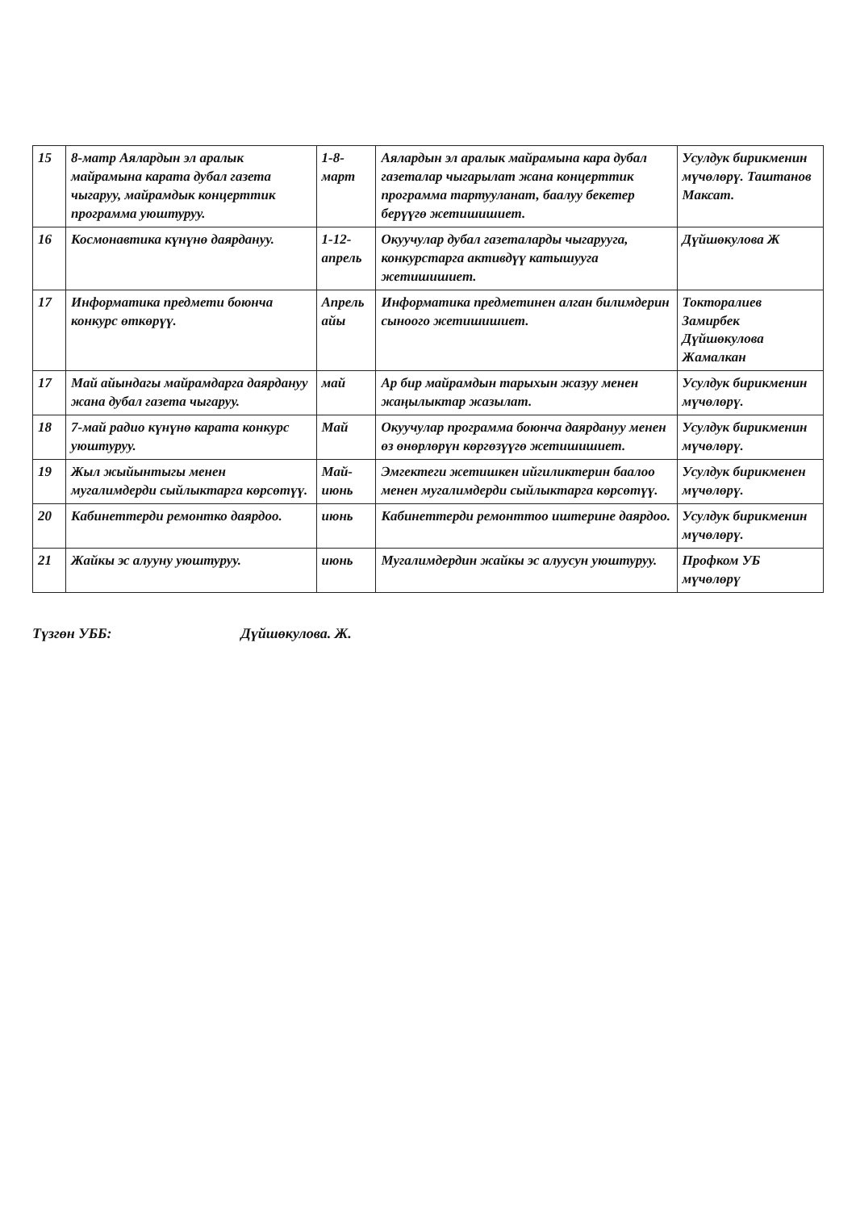| 15 | 8-матр Аялардын эл аралык майрамына карата дубал газета чыгаруу, майрамдык концерттик программа уюштуруу. | 1-8-март | Аялардын эл аралык майрамына кара дубал газеталар чыгарылат жана концерттик программа тартууланат, баалуу бекетер берүүгө жетишишиет. | Усулдук бирикменин мүчөлөрү. Таштанов Максат. |
| 16 | Космонавтика күнүнө даярдануу. | 1-12-апрель | Окуучулар дубал газеталарды чыгарууга, конкурстарга активдүү катышууга жетишишиет. | Дүйшөкулова Ж |
| 17 | Информатика предмети боюнча конкурс өткөрүү. | Апрель айы | Информатика предметинен алган билимдерин сыноого жетишишиет. | Токторалиев Замирбек Дүйшөкулова Жамалкан |
| 17 | Май айындагы майрамдарга даярдануу жана дубал газета чыгаруу. | май | Ар бир майрамдын тарыхын жазуу менен жаңылыктар жазылат. | Усулдук бирикменин мүчөлөрү. |
| 18 | 7-май радио күнүнө карата конкурс уюштуруу. | Май | Окуучулар программа боюнча даярдануу менен өз өнөрлөрүн көргөзүүгө жетишишиет. | Усулдук бирикменин мүчөлөрү. |
| 19 | Жыл жыйынтыгы менен мугалимдерди сыйлыктарга көрсөтүү. | Май-июнь | Эмгектеги жетишкен ийгиликтерин баалоо менен мугалимдерди сыйлыктарга көрсөтүү. | Усулдук бирикменен мүчөлөрү. |
| 20 | Кабинеттерди ремонтко даярдоо. | июнь | Кабинеттерди ремонттоо иштерине даярдоо. | Усулдук бирикменин мүчөлөрү. |
| 21 | Жайкы эс алууну уюштуруу. | июнь | Мугалимдердин жайкы эс алуусун уюштуруу. | Профком УБ мүчөлөрү |
Түзгөн УББ: Дүйшөкулова. Ж.